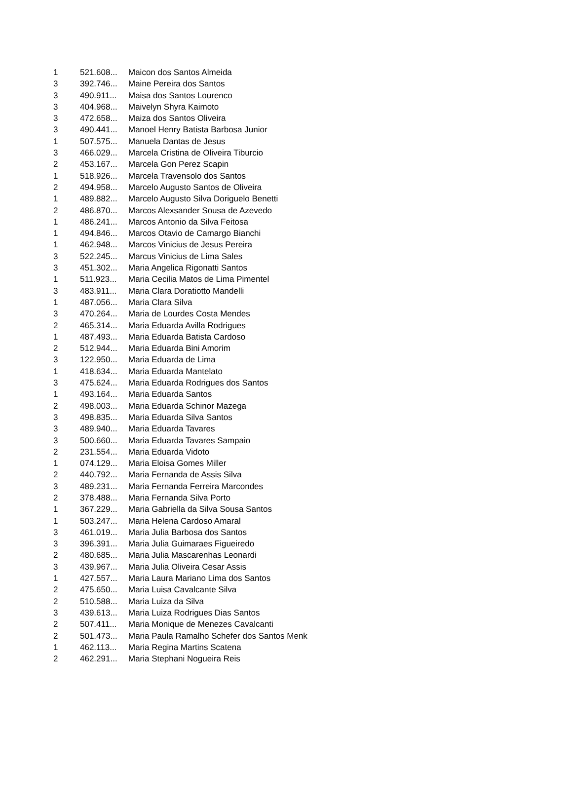| 1 | 521.608... | Maicon dos Santos Almeida |
| 3 | 392.746... | Maine Pereira dos Santos |
| 3 | 490.911... | Maisa dos Santos Lourenco |
| 3 | 404.968... | Maivelyn Shyra Kaimoto |
| 3 | 472.658... | Maiza dos Santos Oliveira |
| 3 | 490.441... | Manoel Henry Batista Barbosa Junior |
| 1 | 507.575... | Manuela Dantas de Jesus |
| 3 | 466.029... | Marcela Cristina de Oliveira Tiburcio |
| 2 | 453.167... | Marcela Gon Perez Scapin |
| 1 | 518.926... | Marcela Travensolo dos Santos |
| 2 | 494.958... | Marcelo Augusto Santos de Oliveira |
| 1 | 489.882... | Marcelo Augusto Silva Doriguelo Benetti |
| 2 | 486.870... | Marcos Alexsander Sousa de Azevedo |
| 1 | 486.241... | Marcos Antonio da Silva Feitosa |
| 1 | 494.846... | Marcos Otavio de Camargo Bianchi |
| 1 | 462.948... | Marcos Vinicius de Jesus Pereira |
| 3 | 522.245... | Marcus Vinicius de Lima Sales |
| 3 | 451.302... | Maria Angelica Rigonatti Santos |
| 1 | 511.923... | Maria Cecilia Matos de Lima Pimentel |
| 3 | 483.911... | Maria Clara Doratiotto Mandelli |
| 1 | 487.056... | Maria Clara Silva |
| 3 | 470.264... | Maria de Lourdes Costa Mendes |
| 2 | 465.314... | Maria Eduarda Avilla Rodrigues |
| 1 | 487.493... | Maria Eduarda Batista Cardoso |
| 2 | 512.944... | Maria Eduarda Bini Amorim |
| 3 | 122.950... | Maria Eduarda de Lima |
| 1 | 418.634... | Maria Eduarda Mantelato |
| 3 | 475.624... | Maria Eduarda Rodrigues dos Santos |
| 1 | 493.164... | Maria Eduarda Santos |
| 2 | 498.003... | Maria Eduarda Schinor Mazega |
| 3 | 498.835... | Maria Eduarda Silva Santos |
| 3 | 489.940... | Maria Eduarda Tavares |
| 3 | 500.660... | Maria Eduarda Tavares Sampaio |
| 2 | 231.554... | Maria Eduarda Vidoto |
| 1 | 074.129... | Maria Eloisa Gomes Miller |
| 2 | 440.792... | Maria Fernanda de Assis Silva |
| 3 | 489.231... | Maria Fernanda Ferreira Marcondes |
| 2 | 378.488... | Maria Fernanda Silva Porto |
| 1 | 367.229... | Maria Gabriella da Silva Sousa Santos |
| 1 | 503.247... | Maria Helena Cardoso Amaral |
| 3 | 461.019... | Maria Julia Barbosa dos Santos |
| 3 | 396.391... | Maria Julia Guimaraes Figueiredo |
| 2 | 480.685... | Maria Julia Mascarenhas Leonardi |
| 3 | 439.967... | Maria Julia Oliveira Cesar Assis |
| 1 | 427.557... | Maria Laura Mariano Lima dos Santos |
| 2 | 475.650... | Maria Luisa Cavalcante Silva |
| 2 | 510.588... | Maria Luiza da Silva |
| 3 | 439.613... | Maria Luiza Rodrigues Dias Santos |
| 2 | 507.411... | Maria Monique de Menezes Cavalcanti |
| 2 | 501.473... | Maria Paula Ramalho Schefer dos Santos Menk |
| 1 | 462.113... | Maria Regina Martins Scatena |
| 2 | 462.291... | Maria Stephani Nogueira Reis |